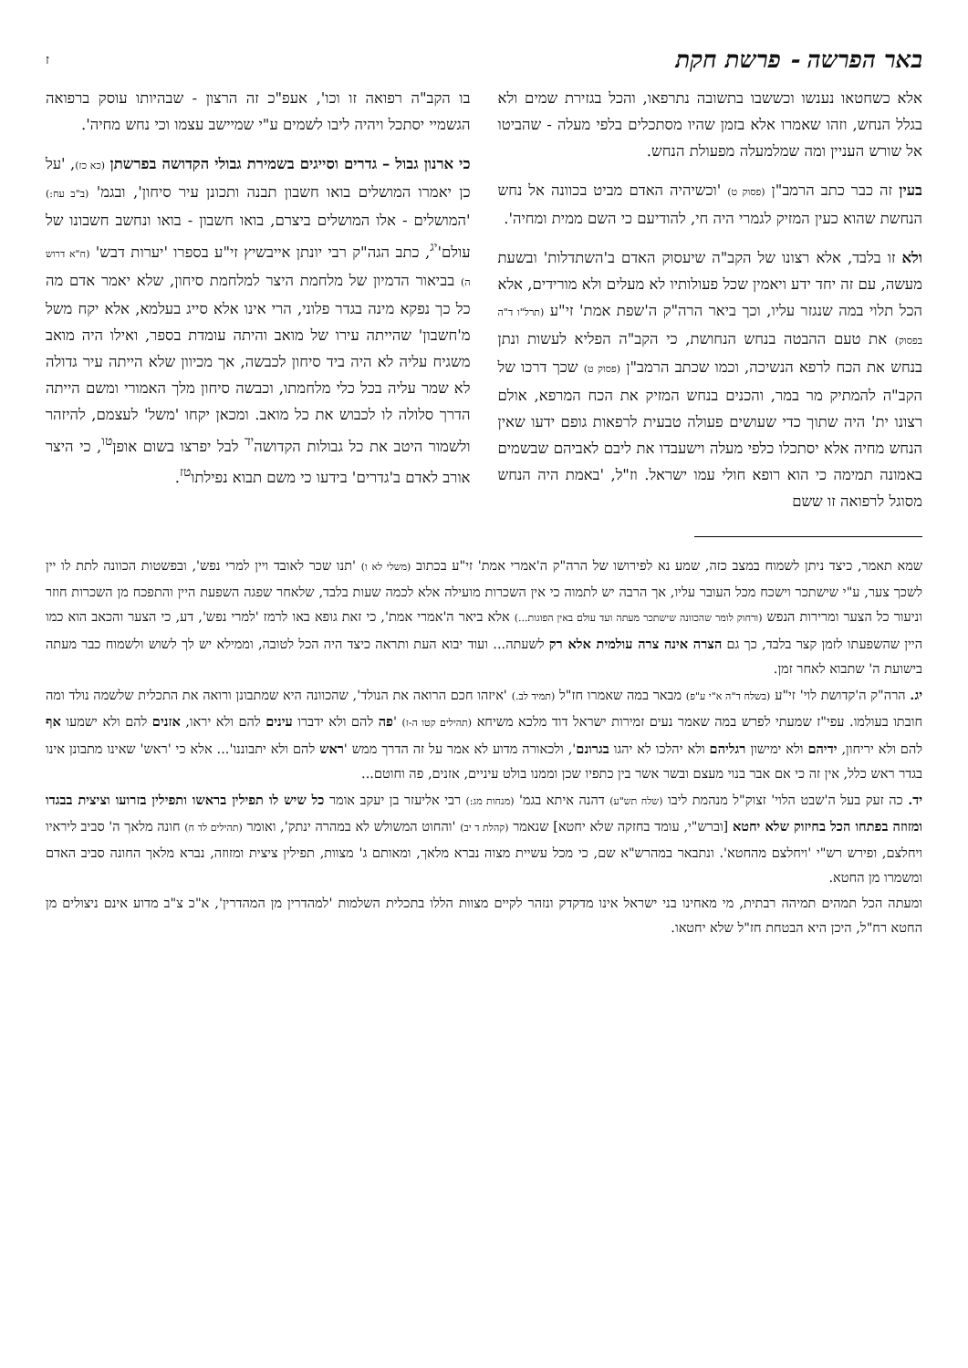באר הפרשה - פרשת חקת ז
אלא כשחטאו נענשו וכששבו בתשובה נתרפאו, והכל בגזירת שמים ולא בגלל הנחש, וזהו שאמרו אלא בזמן שהיו מסתכלים בלפי מעלה - שהביטו אל שורש העניין ומה שמלמעלה מפעולת הנחש.
בעין זה כבר כתב הרמב"ן (פסוק ט) 'וכשיהיה האדם מביט בכוונה אל נחש הנחשת שהוא כעין המזיק לגמרי היה חי, להודיעם כי השם ממית ומחיה'.
ולא זו בלבד, אלא רצונו של הקב"ה שיעסוק האדם ב'השתדלות' ובשעת מעשה, עם זה יחד ידע ויאמין שכל פעולותיו לא מעלים ולא מורידים, אלא הכל תלוי במה שנגזר עליו, וכך ביאר הרה"ק ה'שפת אמת' זי"ע (תרל"ו ד"ה בפסוק) את טעם ההבטה בנחש הנחושת, כי הקב"ה הפליא לעשות ונתן בנחש את הכח לרפא הנשיכה, וכמו שכתב הרמב"ן (פסוק ט) שכך דרכו של הקב"ה להמתיק מר במר, והכנים בנחש המזיק את הכח המרפא, אולם רצונו ית' היה שתוך כדי שעושים פעולה טבעית לרפאות גופם ידעו שאין הנחש מחיה אלא יסתכלו כלפי מעלה וישעבדו את ליבם לאביהם שבשמים באמונה תמימה כי הוא רופא חולי עמו ישראל. וז"ל, 'באמת היה הנחש מסוגל לרפואה זו ששם
בו הקב"ה רפואה זו וכו', אעפ"כ זה הרצון - שבהיותו עוסק ברפואה הגשמיי יסתכל ויהיה ליבו לשמים ע"י שמיישב עצמו וכי נחש מחיה'.
כי ארנון גבול – גדרים וסייגים בשמירת גבולי הקדושה בפרשתן (כא כז), 'על כן יאמרו המושלים בואו חשבון תבנה ותכונן עיר סיחון', ובגמ' (ב"ב עח:) 'המושלים - אלו המושלים ביצרם, בואו חשבון - בואו ונחשב חשבונו של עולם'<sup>יג</sup>, כתב הגה"ק רבי יונתן אייבשיץ זי"ע בספרו 'יערות דבש' (ח"א דרוש ה) בביאור הדמיון של מלחמת היצר למלחמת סיחון, שלא יאמר אדם מה כל כך נפקא מינה בגדר פלוני, הרי אינו אלא סייג בעלמא, אלא יקח משל מ'חשבון' שהייתה עירו של מואב והיתה עומדת בספר, ואילו היה מואב משגיח עליה לא היה ביד סיחון לכבשה, אך מכיוון שלא הייתה עיר גדולה לא שמר עליה בכל כלי מלחמתו, וכבשה סיחון מלך האמורי ומשם הייתה הדרך סלולה לו לכבוש את כל מואב. ומכאן יקחו 'משל' לעצמם, להיזהר ולשמור היטב את כל גבולות הקדושה<sup>יד</sup> לבל יפרצו בשום אופן<sup>טו</sup>, כי היצר אורב לאדם ב'גדרים' בידעו כי משם תבוא נפילתו<sup>טז</sup>.
שמא תאמר, כיצד ניתן לשמוח במצב כזה, שמע נא לפירושו של הרה"ק ה'אמרי אמת' זי"ע בכתוב (משלי לא ו) 'תנו שכר לאובד ויין למרי נפש', ובפשטות הכוונה לתת לו יין לשכך צער, ע"י שישתכר וישכח מכל העובר עליו, אך הרבה יש לתמוה כי אין השכרות מועילה אלא לכמה שעות בלבד, שלאחר שפגה השפעת היין והתפכח מן השכרות חוזר וניעור כל הצער ומרירות הנפש (ורחוק לומר שהכוונה שישתכר מעתה ועד עולם באין הפוגות...) אלא ביאר ה'אמרי אמת', כי זאת גופא באו לרמז 'למרי נפש', דע, כי הצער והכאב הוא כמו היין שהשפעתו לזמן קצר בלבד, כך גם הצרה אינה צרה עולמית אלא רק לשעתה... ועוד יבוא העת ותראה כיצד היה הכל לטובה, וממילא יש לך לשוש ולשמוח כבר מעתה בישועת ה' שתבוא לאחר זמן.
יג. הרה"ק ה'קדושת לוי' זי"ע (בשלח ד"ה א"י ע"פ) מבאר במה שאמרו חז"ל (תמיד לב.) 'איזהו חכם הרואה את הנולד', שהכוונה היא שמתבונן ורואה את התכלית שלשמה נולד ומה חובתו בעולמו. עפי"ז שמעתי לפרש במה שאמר נעים זמירות ישראל דוד מלכא משיחא (תהילים קטו ה-ז) 'פה להם ולא ידברו עינים להם ולא יראו, אזנים להם ולא ישמעו אף להם ולא יריחון, ידיהם ולא ימישון רגליהם ולא יהלכו לא יהגו בגרונם', ולכאורה מדוע לא אמר על זה הדרך ממש 'ראש להם ולא יתבוננו'... אלא כי 'ראש' שאינו מתבונן אינו בגדר ראש כלל, אין זה כי אם אבר בנוי מעצם ובשר אשר בין כתפיו שכן וממנו בולט עיניים, אזנים, פה וחוטם...
יד. כה זעק בעל ה'שבט הלוי' זצוק"ל מנהמת ליבו (שלח תש"ע) דהנה איתא בגמ' (מנחות מג:) רבי אליעזר בן יעקב אומר כל שיש לו תפילין בראשו ותפילין בזרועו וציצית בבגדו ומזוזה בפתחו הכל בחיזוק שלא יחטא [וברש"י, עומד בחזקה שלא יחטא] שנאמר (קהלת ד יב) 'והחוט המשולש לא במהרה ינתק', ואומר (תהילים לד ח) חונה מלאך ה' סביב ליראיו ויחלצם, ופירש רש"י 'ויחלצם מהחטא'. ונתבאר במהרש"א שם, כי מכל עשיית מצוה נברא מלאך, ומאותם ג' מצוות, תפילין ציצית ומזוזה, נברא מלאך החונה סביב האדם ומשמרו מן החטא.
ומעתה הכל תמהים תמיהה רבתית, מי מאחינו בני ישראל אינו מדקדק ונזהר לקיים מצוות הללו בתכלית השלמות 'למהדרין מן המהדרין', א"כ צ"ב מדוע אינם ניצולים מן החטא רח"ל, היכן היא הבטחת חז"ל שלא יחטאו.